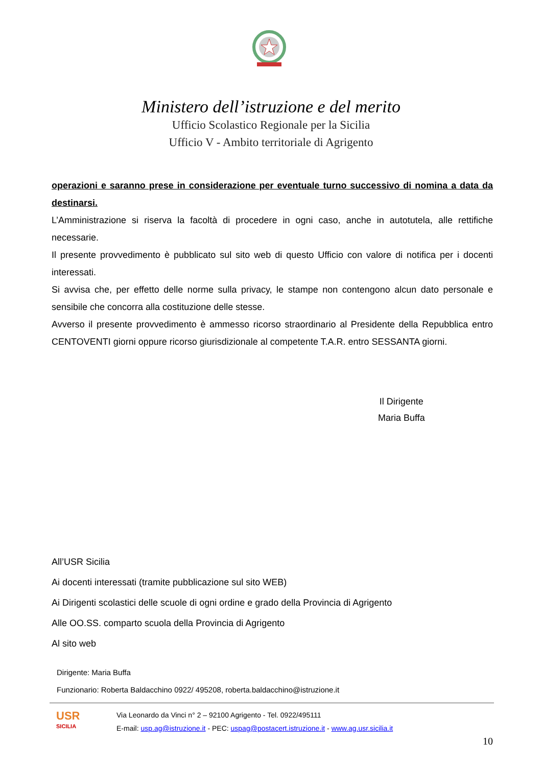Ministero dell’istruzione e del merito
Ufficio Scolastico Regionale per la Sicilia
Ufficio V - Ambito territoriale di Agrigento
operazioni e saranno prese in considerazione per eventuale turno successivo di nomina a data da destinarsi.
L’Amministrazione si riserva la facoltà di procedere in ogni caso, anche in autotutela, alle rettifiche necessarie.
Il presente provvedimento è pubblicato sul sito web di questo Ufficio con valore di notifica per i docenti interessati.
Si avvisa che, per effetto delle norme sulla privacy, le stampe non contengono alcun dato personale e sensibile che concorra alla costituzione delle stesse.
Avverso il presente provvedimento è ammesso ricorso straordinario al Presidente della Repubblica entro CENTOVENTI giorni oppure ricorso giurisdizionale al competente T.A.R. entro SESSANTA giorni.
Il Dirigente
Maria Buffa
All’USR Sicilia
Ai docenti interessati (tramite pubblicazione sul sito WEB)
Ai Dirigenti scolastici delle scuole di ogni ordine e grado della Provincia di Agrigento
Alle OO.SS. comparto scuola della Provincia di Agrigento
Al sito web
Dirigente: Maria Buffa
Funzionario: Roberta Baldacchino 0922/ 495208, roberta.baldacchino@istruzione.it
USR
SICILIA
Via Leonardo da Vinci n° 2 – 92100 Agrigento - Tel. 0922/495111
E-mail: usp.ag@istruzione.it - PEC: uspag@postacert.istruzione.it - www.ag.usr.sicilia.it
10